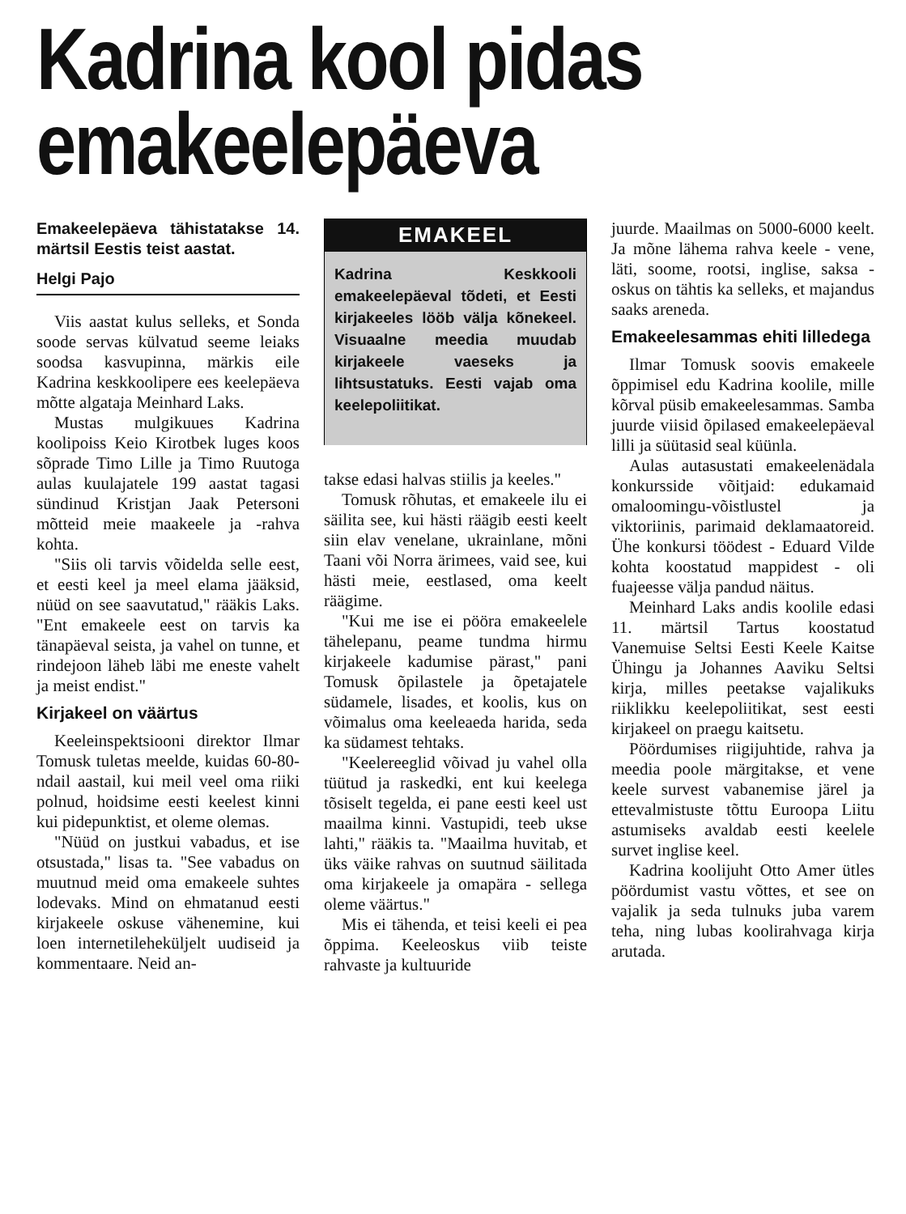Kadrina kool pidas emakeelepäeva
Emakeelepäeva tähistatakse 14. märtsil Eestis teist aastat.
Helgi Pajo
Viis aastat kulus selleks, et Sonda soode servas külvatud seeme leiaks soodsa kasvupinna, märkis eile Kadrina keskkoolipere ees keelepäeva mõtte algataja Meinhard Laks.
Mustas mulgikuues Kadrina koolipoiss Keio Kirotbek luges koos sõprade Timo Lille ja Timo Ruutoga aulas kuulajatele 199 aastat tagasi sündinud Kristjan Jaak Petersoni mõtteid meie maakeele ja -rahva kohta.
"Siis oli tarvis võidelda selle eest, et eesti keel ja meel elama jääksid, nüüd on see saavutatud," rääkis Laks. "Ent emakeele eest on tarvis ka tänapäeval seista, ja vahel on tunne, et rindejoon läheb läbi me eneste vahelt ja meist endist."
Kirjakeel on väärtus
Keeleinspektsiooni direktor Ilmar Tomusk tuletas meelde, kuidas 60-80-ndail aastail, kui meil veel oma riiki polnud, hoidsime eesti keelest kinni kui pidepunktist, et oleme olemas.
"Nüüd on justkui vabadus, et ise otsustada," lisas ta. "See vabadus on muutnud meid oma emakeele suhtes lodevaks. Mind on ehmatanud eesti kirjakeele oskuse vähenemine, kui loen internetileheküljelt uudiseid ja kommentaare. Neid an-
EMAKEEL
Kadrina Keskkooli emakeelepäeval tõdeti, et Eesti kirjakeeles lööb välja kõnekeel. Visuaalne meedia muudab kirjakeele vaeseks ja lihtsustatuks. Eesti vajab oma keelepoliitikat.
takse edasi halvas stiilis ja keeles."
Tomusk rõhutas, et emakeele ilu ei säilita see, kui hästi räägib eesti keelt siin elav venelane, ukrainlane, mõni Taani või Norra ärimees, vaid see, kui hästi meie, eestlased, oma keelt räägime.
"Kui me ise ei pööra emakeelele tähelepanu, peame tundma hirmu kirjakeele kadumise pärast," pani Tomusk õpilastele ja õpetajatele südamele, lisades, et koolis, kus on võimalus oma keeleaeda harida, seda ka südamest tehtaks.
"Keelereeglid võivad ju vahel olla tüütud ja raskedki, ent kui keelega tõsiselt tegelda, ei pane eesti keel ust maailma kinni. Vastupidi, teeb ukse lahti," rääkis ta. "Maailma huvitab, et üks väike rahvas on suutnud säilitada oma kirjakeele ja omapära - sellega oleme väärtus."
Mis ei tähenda, et teisi keeli ei pea õppima. Keeleoskus viib teiste rahvaste ja kultuuride
juurde. Maailmas on 5000-6000 keelt. Ja mõne lähema rahva keele - vene, läti, soome, rootsi, inglise, saksa - oskus on tähtis ka selleks, et majandus saaks areneda.
Emakeelesammas ehiti lilledega
Ilmar Tomusk soovis emakeele õppimisel edu Kadrina koolile, mille kõrval püsib emakeelesammas. Samba juurde viisid õpilased emakeelepäeval lilli ja süütasid seal küünla.
Aulas autasustati emakeelenädala konkursside võitjaid: edukamaid omaloomingu-võistlustel ja viktoriinis, parimaid deklamaatoreid. Ühe konkursi töödest - Eduard Vilde kohta koostatud mappidest - oli fuajeesse välja pandud näitus.
Meinhard Laks andis koolile edasi 11. märtsil Tartus koostatud Vanemuise Seltsi Eesti Keele Kaitse Ühingu ja Johannes Aaviku Seltsi kirja, milles peetakse vajalikuks riiklikku keelepoliitikat, sest eesti kirjakeel on praegu kaitsetu.
Pöördumises riigijuhtide, rahva ja meedia poole märgitakse, et vene keele survest vabanemise järel ja ettevalmistuste tõttu Euroopa Liitu astumiseks avaldab eesti keelele survet inglise keel.
Kadrina koolijuht Otto Amer ütles pöördumist vastu võttes, et see on vajalik ja seda tulnuks juba varem teha, ning lubas koolirahvaga kirja arutada.